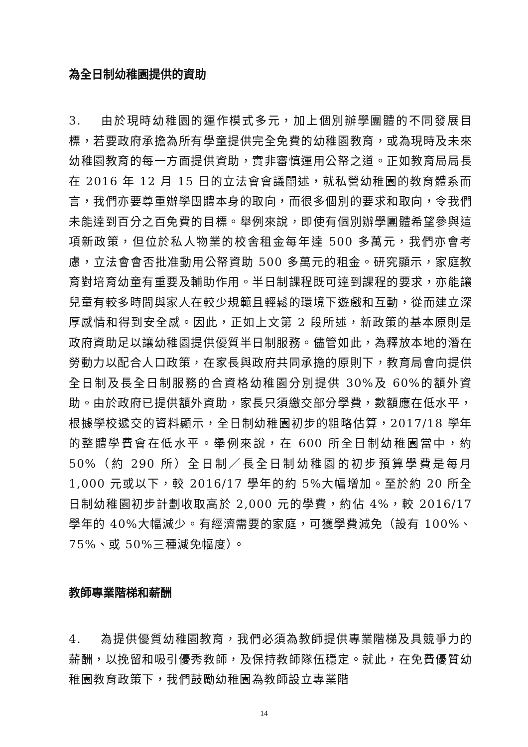為全日制幼稚園提供的資助
3. 由於現時幼稚園的運作模式多元，加上個別辦學團體的不同發展目標，若要政府承擔為所有學童提供完全免費的幼稚園教育，或為現時及未來幼稚園教育的每一方面提供資助，實非審慎運用公帑之道。正如教育局局長在 2016 年 12 月 15 日的立法會會議闡述，就私營幼稚園的教育體系而言，我們亦要尊重辦學團體本身的取向，而很多個別的要求和取向，令我們未能達到百分之百免費的目標。舉例來說，即使有個別辦學團體希望參與這項新政策，但位於私人物業的校舍租金每年達 500 多萬元，我們亦會考慮，立法會會否批准動用公帑資助 500 多萬元的租金。研究顯示，家庭教育對培育幼童有重要及輔助作用。半日制課程既可達到課程的要求，亦能讓兒童有較多時間與家人在較少規範且輕鬆的環境下遊戲和互動，從而建立深厚感情和得到安全感。因此，正如上文第 2 段所述，新政策的基本原則是政府資助足以讓幼稚園提供優質半日制服務。儘管如此，為釋放本地的潛在勞動力以配合人口政策，在家長與政府共同承擔的原則下，教育局會向提供全日制及長全日制服務的合資格幼稚園分別提供 30%及 60%的額外資助。由於政府已提供額外資助，家長只須繳交部分學費，數額應在低水平，根據學校遞交的資料顯示，全日制幼稚園初步的粗略估算，2017/18 學年的整體學費會在低水平。舉例來說，在 600 所全日制幼稚園當中，約 50%（約 290 所）全日制／長全日制幼稚園的初步預算學費是每月 1,000 元或以下，較 2016/17 學年的約 5%大幅增加。至於約 20 所全日制幼稚園初步計劃收取高於 2,000 元的學費，約佔 4%，較 2016/17 學年的 40%大幅減少。有經濟需要的家庭，可獲學費減免（設有 100%、75%、或 50%三種減免幅度）。
教師專業階梯和薪酬
4. 為提供優質幼稚園教育，我們必須為教師提供專業階梯及具競爭力的薪酬，以挽留和吸引優秀教師，及保持教師隊伍穩定。就此，在免費優質幼稚園教育政策下，我們鼓勵幼稚園為教師設立專業階
14